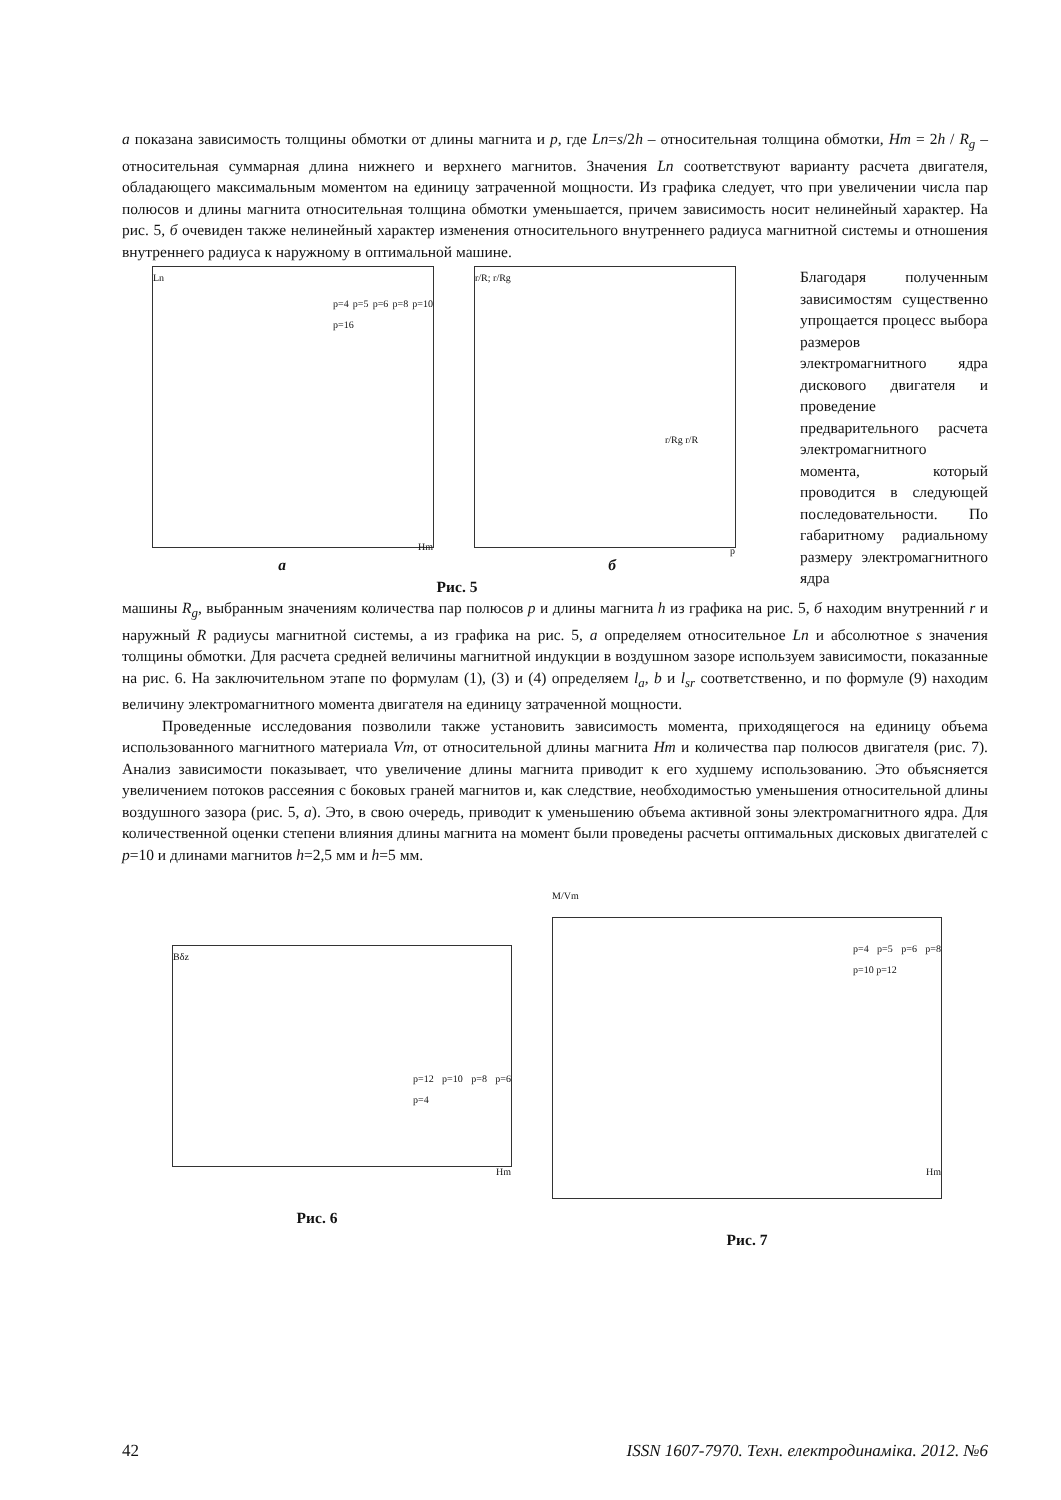а показана зависимость толщины обмотки от длины магнита и p, где Ln=s/2h – относительная толщина обмотки, Hm = 2h / R<sub>g</sub> – относительная суммарная длина нижнего и верхнего магнитов. Значения Ln соответствуют варианту расчета двигателя, обладающего максимальным моментом на единицу затраченной мощности. Из графика следует, что при увеличении числа пар полюсов и длины магнита относительная толщина обмотки уменьшается, причем зависимость носит нелинейный характер. На рис. 5, б очевиден также нелинейный характер изменения относительного внутреннего радиуса магнитной системы и отношения внутреннего радиуса к наружному в оптимальной машине.
Ln
p=4 p=5 p=6 p=8 p=10 p=16
Hm
r/R; r/Rg
r/Rg r/R
p
а б
Рис. 5
Благодаря полученным зависимостям существенно упрощается процесс выбора размеров электромагнитного ядра дискового двигателя и проведение предварительного расчета электромагнитного момента, который проводится в следующей последовательности. По габаритному радиальному размеру электромагнитного ядра
машины R<sub>g</sub>, выбранным значениям количества пар полюсов p и длины магнита h из графика на рис. 5, б находим внутренний r и наружный R радиусы магнитной системы, а из графика на рис. 5, а определяем относительное Ln и абсолютное s значения толщины обмотки. Для расчета средней величины магнитной индукции в воздушном зазоре используем зависимости, показанные на рис. 6. На заключительном этапе по формулам (1), (3) и (4) определяем l<sub>a</sub>, b и l<sub>sr</sub> соответственно, и по формуле (9) находим величину электромагнитного момента двигателя на единицу затраченной мощности.
Проведенные исследования позволили также установить зависимость момента, приходящегося на единицу объема использованного магнитного материала Vm, от относительной длины магнита Hm и количества пар полюсов двигателя (рис. 7). Анализ зависимости показывает, что увеличение длины магнита приводит к его худшему использованию. Это объясняется увеличением потоков рассеяния с боковых граней магнитов и, как следствие, необходимостью уменьшения относительной длины воздушного зазора (рис. 5, а). Это, в свою очередь, приводит к уменьшению объема активной зоны электромагнитного ядра. Для количественной оценки степени влияния длины магнита на момент были проведены расчеты оптимальных дисковых двигателей с p=10 и длинами магнитов h=2,5 мм и h=5 мм.
Bδz
p=12 p=10 p=8 p=6 p=4
Hm
Рис. 6
M/Vm
p=4 p=5 p=6 p=8 p=10 p=12
Hm
Рис. 7
42 ISSN 1607-7970. Техн. електродинаміка. 2012. №6